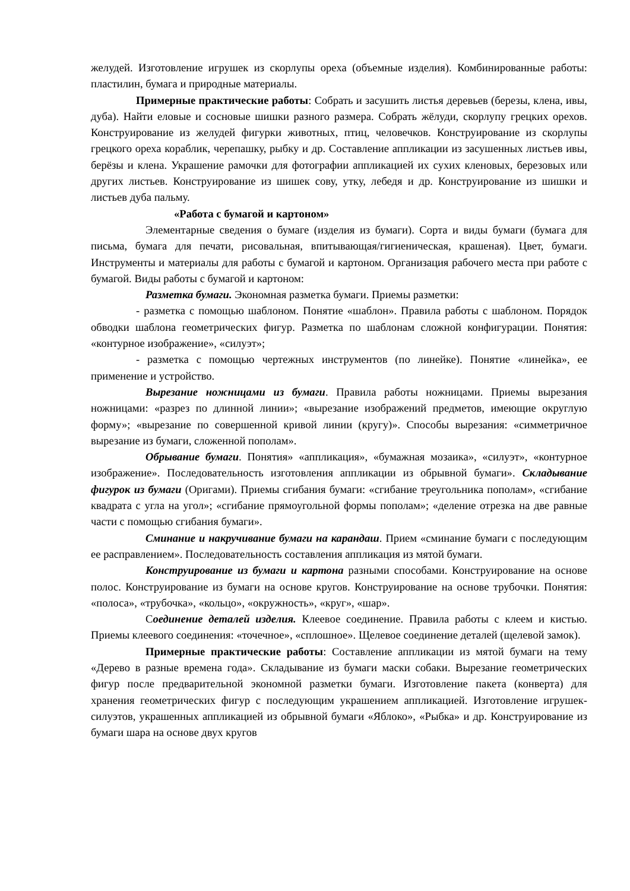желудей. Изготовление игрушек из скорлупы ореха (объемные изделия). Комбинированные работы: пластилин, бумага и природные материалы.
Примерные практические работы: Собрать и засушить листья деревьев (березы, клена, ивы, дуба). Найти еловые и сосновые шишки разного размера. Собрать жёлуди, скорлупу грецких орехов. Конструирование из желудей фигурки животных, птиц, человечков. Конструирование из скорлупы грецкого ореха кораблик, черепашку, рыбку и др. Составление аппликации из засушенных листьев ивы, берёзы и клена. Украшение рамочки для фотографии аппликацией их сухих кленовых, березовых или других листьев. Конструирование из шишек сову, утку, лебедя и др. Конструирование из шишки и листьев дуба пальму.
«Работа с бумагой и картоном»
Элементарные сведения о бумаге (изделия из бумаги). Сорта и виды бумаги (бумага для письма, бумага для печати, рисовальная, впитывающая/гигиеническая, крашеная). Цвет, бумаги. Инструменты и материалы для работы с бумагой и картоном. Организация рабочего места при работе с бумагой. Виды работы с бумагой и картоном:
Разметка бумаги. Экономная разметка бумаги. Приемы разметки:
- разметка с помощью шаблоном. Понятие «шаблон». Правила работы с шаблоном. Порядок обводки шаблона геометрических фигур. Разметка по шаблонам сложной конфигурации. Понятия: «контурное изображение», «силуэт»;
- разметка с помощью чертежных инструментов (по линейке). Понятие «линейка», ее применение и устройство.
Вырезание ножницами из бумаги. Правила работы ножницами. Приемы вырезания ножницами: «разрез по длинной линии»; «вырезание изображений предметов, имеющие округлую форму»; «вырезание по совершенной кривой линии (кругу)». Способы вырезания: «симметричное вырезание из бумаги, сложенной пополам».
Обрывание бумаги. Понятия» «аппликация», «бумажная мозаика», «силуэт», «контурное изображение». Последовательность изготовления аппликации из обрывной бумаги». Складывание фигурок из бумаги (Оригами). Приемы сгибания бумаги: «сгибание треугольника пополам», «сгибание квадрата с угла на угол»; «сгибание прямоугольной формы пополам»; «деление отрезка на две равные части с помощью сгибания бумаги».
Сминание и накручивание бумаги на карандаш. Прием «сминание бумаги с последующим ее расправлением». Последовательность составления аппликация из мятой бумаги.
Конструирование из бумаги и картона разными способами. Конструирование на основе полос. Конструирование из бумаги на основе кругов. Конструирование на основе трубочки. Понятия: «полоса», «трубочка», «кольцо», «окружность», «круг», «шар».
Соединение деталей изделия. Клеевое соединение. Правила работы с клеем и кистью. Приемы клеевого соединения: «точечное», «сплошное». Щелевое соединение деталей (щелевой замок).
Примерные практические работы: Составление аппликации из мятой бумаги на тему «Дерево в разные времена года». Складывание из бумаги маски собаки. Вырезание геометрических фигур после предварительной экономной разметки бумаги. Изготовление пакета (конверта) для хранения геометрических фигур с последующим украшением аппликацией. Изготовление игрушек-силуэтов, украшенных аппликацией из обрывной бумаги «Яблоко», «Рыбка» и др. Конструирование из бумаги шара на основе двух кругов